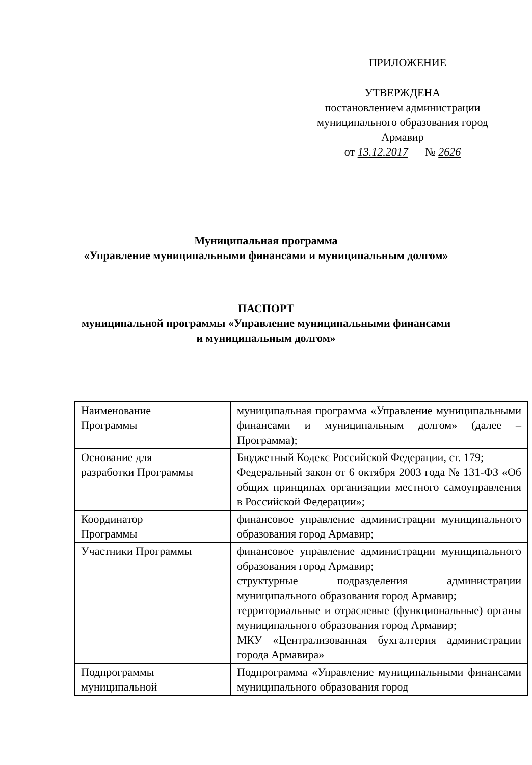ПРИЛОЖЕНИЕ
УТВЕРЖДЕНА
постановлением администрации
муниципального образования город
Армавир
от 13.12.2017 № 2626
Муниципальная программа
«Управление муниципальными финансами и муниципальным долгом»
ПАСПОРТ
муниципальной программы «Управление муниципальными финансами
и муниципальным долгом»
| Наименование Программы | | муниципальная программа «Управление муниципальными финансами и муниципальным долгом» (далее – Программа); |
| Основание для разработки Программы | | Бюджетный Кодекс Российской Федерации, ст. 179; Федеральный закон от 6 октября 2003 года № 131-ФЗ «Об общих принципах организации местного самоуправления в Российской Федерации»; |
| Координатор Программы | | финансовое управление администрации муниципального образования город Армавир; |
| Участники Программы | | финансовое управление администрации муниципального образования город Армавир; структурные подразделения администрации муниципального образования город Армавир; территориальные и отраслевые (функциональные) органы муниципального образования город Армавир; МКУ «Централизованная бухгалтерия администрации города Армавира» |
| Подпрограммы муниципальной | | Подпрограмма «Управление муниципальными финансами муниципального образования город |